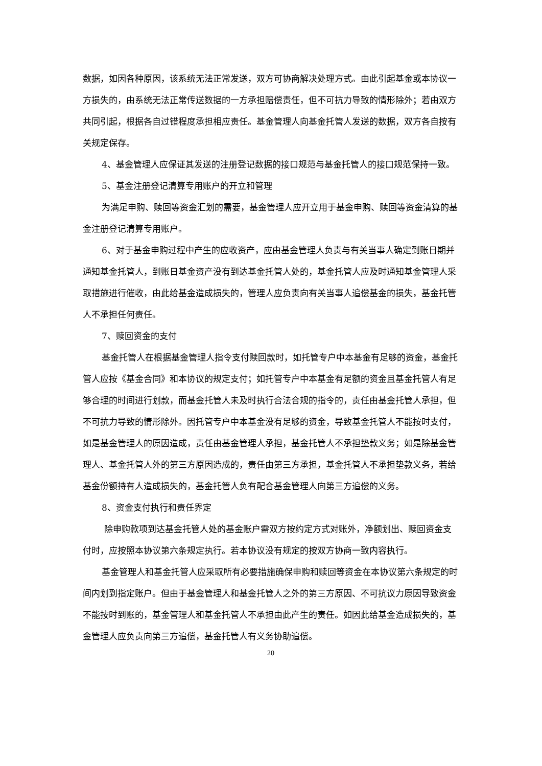数据，如因各种原因，该系统无法正常发送，双方可协商解决处理方式。由此引起基金或本协议一方损失的，由系统无法正常传送数据的一方承担赔偿责任，但不可抗力导致的情形除外；若由双方共同引起，根据各自过错程度承担相应责任。基金管理人向基金托管人发送的数据，双方各自按有关规定保存。
4、基金管理人应保证其发送的注册登记数据的接口规范与基金托管人的接口规范保持一致。
5、基金注册登记清算专用账户的开立和管理
为满足申购、赎回等资金汇划的需要，基金管理人应开立用于基金申购、赎回等资金清算的基金注册登记清算专用账户。
6、对于基金申购过程中产生的应收资产，应由基金管理人负责与有关当事人确定到账日期并通知基金托管人，到账日基金资产没有到达基金托管人处的，基金托管人应及时通知基金管理人采取措施进行催收，由此给基金造成损失的，管理人应负责向有关当事人追偿基金的损失，基金托管人不承担任何责任。
7、赎回资金的支付
基金托管人在根据基金管理人指令支付赎回款时，如托管专户中本基金有足够的资金，基金托管人应按《基金合同》和本协议的规定支付；如托管专户中本基金有足额的资金且基金托管人有足够合理的时间进行划款，而基金托管人未及时执行合法合规的指令的，责任由基金托管人承担，但不可抗力导致的情形除外。因托管专户中本基金没有足够的资金，导致基金托管人不能按时支付，如是基金管理人的原因造成，责任由基金管理人承担，基金托管人不承担垫款义务；如是除基金管理人、基金托管人外的第三方原因造成的，责任由第三方承担，基金托管人不承担垫款义务，若给基金份额持有人造成损失的，基金托管人负有配合基金管理人向第三方追偿的义务。
8、资金支付执行和责任界定
除申购款项到达基金托管人处的基金账户需双方按约定方式对账外，净额划出、赎回资金支付时，应按照本协议第六条规定执行。若本协议没有规定的按双方协商一致内容执行。
基金管理人和基金托管人应采取所有必要措施确保申购和赎回等资金在本协议第六条规定的时间内划到指定账户。但由于基金管理人和基金托管人之外的第三方原因、不可抗议力原因导致资金不能按时到账的，基金管理人和基金托管人不承担由此产生的责任。如因此给基金造成损失的，基金管理人应负责向第三方追偿，基金托管人有义务协助追偿。
20